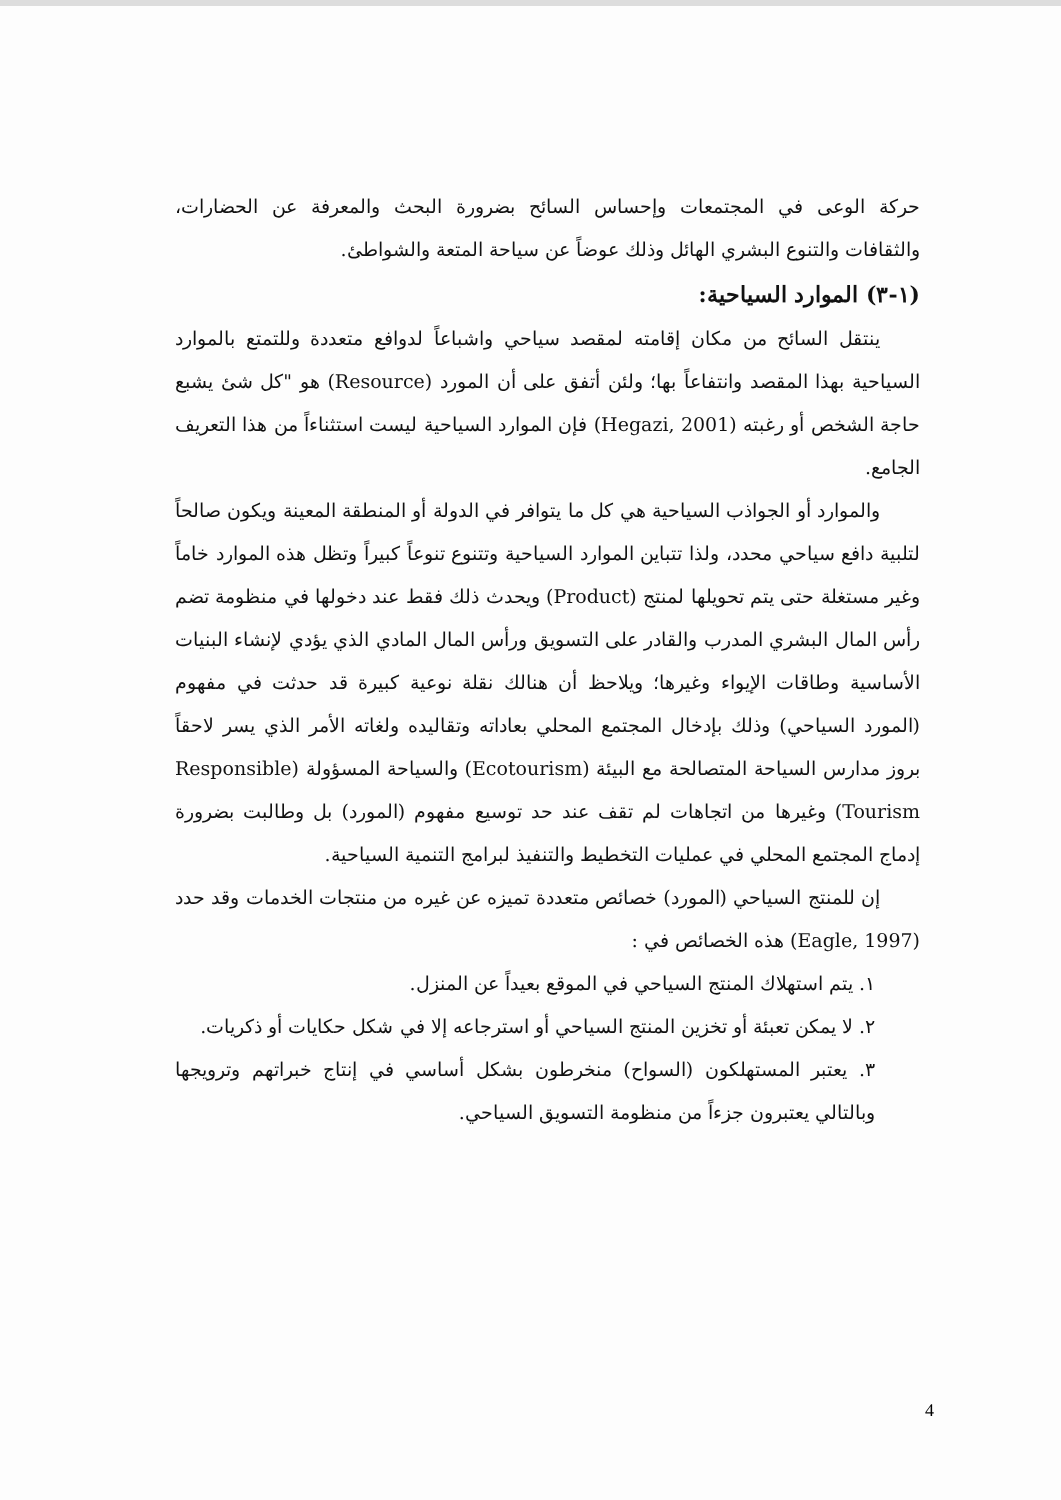حركة الوعى في المجتمعات وإحساس السائح بضرورة البحث والمعرفة عن الحضارات، والثقافات والتنوع البشري الهائل وذلك عوضاً عن سياحة المتعة والشواطئ.
(١-٣) الموارد السياحية:
ينتقل السائح من مكان إقامته لمقصد سياحي واشباعاً لدوافع متعددة وللتمتع بالموارد السياحية بهذا المقصد وانتفاعاً بها؛ ولئن أتفق على أن المورد (Resource) هو "كل شئ يشبع حاجة الشخص أو رغبته (Hegazi, 2001) فإن الموارد السياحية ليست استثناءاً من هذا التعريف الجامع.
والموارد أو الجواذب السياحية هي كل ما يتوافر في الدولة أو المنطقة المعينة ويكون صالحاً لتلبية دافع سياحي محدد، ولذا تتباين الموارد السياحية وتتنوع تنوعاً كبيراً وتظل هذه الموارد خاماً وغير مستغلة حتى يتم تحويلها لمنتج (Product) ويحدث ذلك فقط عند دخولها في منظومة تضم رأس المال البشري المدرب والقادر على التسويق ورأس المال المادي الذي يؤدي لإنشاء البنيات الأساسية وطاقات الإيواء وغيرها؛ ويلاحظ أن هنالك نقلة نوعية كبيرة قد حدثت في مفهوم (المورد السياحي) وذلك بإدخال المجتمع المحلي بعاداته وتقاليده ولغاته الأمر الذي يسر لاحقاً بروز مدارس السياحة المتصالحة مع البيئة (Ecotourism) والسياحة المسؤولة (Responsible Tourism) وغيرها من اتجاهات لم تقف عند حد توسيع مفهوم (المورد) بل وطالبت بضرورة إدماج المجتمع المحلي في عمليات التخطيط والتنفيذ لبرامج التنمية السياحية.
إن للمنتج السياحي (المورد) خصائص متعددة تميزه عن غيره من منتجات الخدمات وقد حدد (Eagle, 1997) هذه الخصائص في :
١. يتم استهلاك المنتج السياحي في الموقع بعيداً عن المنزل.
٢. لا يمكن تعبئة أو تخزين المنتج السياحي أو استرجاعه إلا في شكل حكايات أو ذكريات.
٣. يعتبر المستهلكون (السواح) منخرطون بشكل أساسي في إنتاج خبراتهم وترويجها وبالتالي يعتبرون جزءاً من منظومة التسويق السياحي.
4